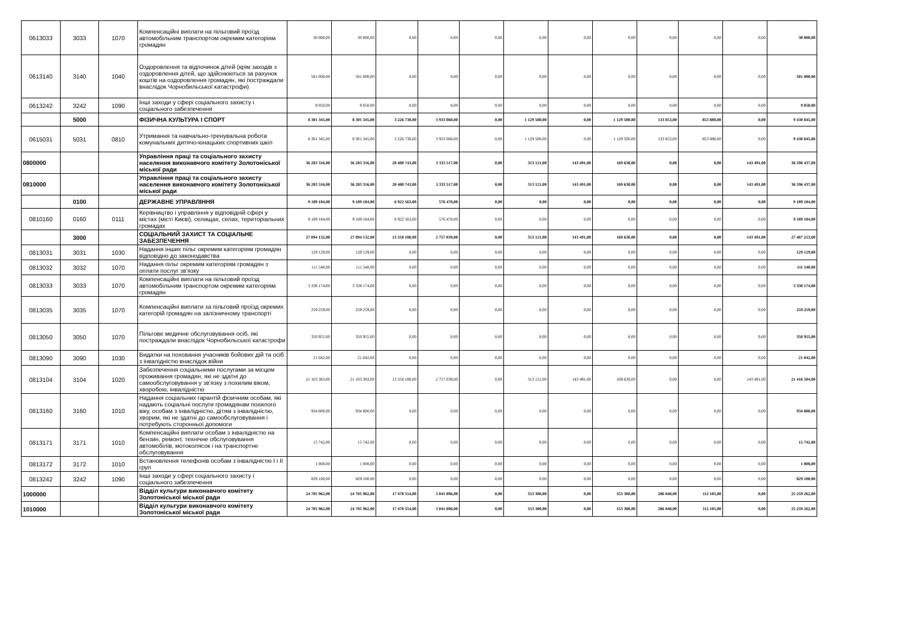| 0613033 | 3033 | 1070 | Компенсаційні виплати на пільговий проїзд автомобільним транспортом окремим категоріям громадян | 30 000,00 | 30 000,00 | 0,00 | 0,00 | 0,00 | 0,00 | 0,00 | 0,00 | 0,00 | 0,00 | 0,00 | 30 000,00 |
| 0613140 | 3140 | 1040 | Оздоровлення та відпочинок дітей (крім заходів з оздоровлення дітей, що здійснюються за рахунок коштів на оздоровлення громадян, які постраждали внаслідок Чорнобильської катастрофи) | 581 000,00 | 581 000,00 | 0,00 | 0,00 | 0,00 | 0,00 | 0,00 | 0,00 | 0,00 | 0,00 | 0,00 | 581 000,00 |
| 0613242 | 3242 | 1090 | Інші заходи у сфері соціального захисту і соціального забезпечення | 9 050,00 | 9 050,00 | 0,00 | 0,00 | 0,00 | 0,00 | 0,00 | 0,00 | 0,00 | 0,00 | 0,00 | 9 050,00 |
| | 5000 | | ФІЗИЧНА КУЛЬТУРА І СПОРТ | 8 301 345,00 | 8 301 345,00 | 3 226 730,00 | 3 933 060,00 | 0,00 | 1 129 500,00 | 0,00 | 1 129 500,00 | 133 853,00 | 853 880,00 | 0,00 | 9 430 845,00 |
| 0615031 | 5031 | 0810 | Утримання та навчально-тренувальна робота комунальних дитячо-юнацьких спортивних шкіл | 8 301 345,00 | 8 301 345,00 | 3 226 730,00 | 3 933 060,00 | 0,00 | 1 129 500,00 | 0,00 | 1 129 500,00 | 133 853,00 | 853 880,00 | 0,00 | 9 430 845,00 |
| 0800000 | | | Управління праці та соціального захисту населення виконавчого комітету Золотоніської міської ради | 36 283 316,00 | 36 283 316,00 | 20 480 743,00 | 3 333 517,00 | 0,00 | 313 121,00 | 143 491,00 | 169 630,00 | 0,00 | 0,00 | 143 491,00 | 36 596 437,00 |
| 0810000 | | | Управління праці та соціального захисту населення виконавчого комітету Золотоніської міської ради | 36 283 316,00 | 36 283 316,00 | 20 480 743,00 | 3 333 517,00 | 0,00 | 313 121,00 | 143 491,00 | 169 630,00 | 0,00 | 0,00 | 143 491,00 | 36 596 437,00 |
| | 0100 | | ДЕРЖАВНЕ УПРАВЛІННЯ | 9 189 184,00 | 9 189 184,00 | 6 922 563,00 | 576 478,00 | 0,00 | 0,00 | 0,00 | 0,00 | 0,00 | 0,00 | 0,00 | 9 189 184,00 |
| 0810160 | 0160 | 0111 | Керівництво і управління у відповідній сфері у містах (місті Києві), селищах, селах, територіальних громадах | 9 189 184,00 | 9 189 184,00 | 6 922 563,00 | 576 478,00 | 0,00 | 0,00 | 0,00 | 0,00 | 0,00 | 0,00 | 0,00 | 9 189 184,00 |
| | 3000 | | СОЦІАЛЬНИЙ ЗАХИСТ ТА СОЦІАЛЬНЕ ЗАБЕЗПЕЧЕННЯ | 27 094 132,00 | 27 094 132,00 | 13 558 180,00 | 2 757 039,00 | 0,00 | 313 121,00 | 143 491,00 | 169 630,00 | 0,00 | 0,00 | 143 491,00 | 27 407 253,00 |
| 0813031 | 3031 | 1030 | Надання інших пільг окремим категоріям громадян відповідно до законодавства | 129 129,00 | 129 129,00 | 0,00 | 0,00 | 0,00 | 0,00 | 0,00 | 0,00 | 0,00 | 0,00 | 0,00 | 129 129,00 |
| 0813032 | 3032 | 1070 | Надання пільг окремим категоріям громадян з оплати послуг зв'язку | 111 540,00 | 111 540,00 | 0,00 | 0,00 | 0,00 | 0,00 | 0,00 | 0,00 | 0,00 | 0,00 | 0,00 | 111 540,00 |
| 0813033 | 3033 | 1070 | Компенсаційні виплати на пільговий проїзд автомобільним транспортом окремим категоріям громадян | 3 338 174,00 | 3 338 174,00 | 0,00 | 0,00 | 0,00 | 0,00 | 0,00 | 0,00 | 0,00 | 0,00 | 0,00 | 3 338 174,00 |
| 0813035 | 3035 | 1070 | Компенсаційні виплати за пільговий проїзд окремих категорій громадян на залізничному транспорті | 259 259,00 | 259 259,00 | 0,00 | 0,00 | 0,00 | 0,00 | 0,00 | 0,00 | 0,00 | 0,00 | 0,00 | 259 259,00 |
| 0813050 | 3050 | 1070 | Пільгове медичне обслуговування осіб, які постраждали внаслідок Чорнобильської катастрофи | 350 955,00 | 350 955,00 | 0,00 | 0,00 | 0,00 | 0,00 | 0,00 | 0,00 | 0,00 | 0,00 | 0,00 | 350 955,00 |
| 0813090 | 3090 | 1030 | Видатки на поховання учасників бойових дій та осіб з інвалідністю внаслідок війни | 21 042,00 | 21 042,00 | 0,00 | 0,00 | 0,00 | 0,00 | 0,00 | 0,00 | 0,00 | 0,00 | 0,00 | 21 042,00 |
| 0813104 | 3104 | 1020 | Забезпечення соціальними послугами за місцем проживання громадян, які не здатні до самообслуговування у зв'язку з похилим віком, хворобою, інвалідністю | 21 103 383,00 | 21 103 383,00 | 13 558 180,00 | 2 757 039,00 | 0,00 | 313 121,00 | 143 491,00 | 169 630,00 | 0,00 | 0,00 | 143 491,00 | 21 416 504,00 |
| 0813160 | 3160 | 1010 | Надання соціальних гарантій фізичним особам, які надають соціальні послуги громадянам похилого віку, особам з інвалідністю, дітям з інвалідністю, хворим, які не здатні до самообслуговування і потребують сторонньої допомоги | 934 800,00 | 934 800,00 | 0,00 | 0,00 | 0,00 | 0,00 | 0,00 | 0,00 | 0,00 | 0,00 | 0,00 | 934 800,00 |
| 0813171 | 3171 | 1010 | Компенсаційні виплати особам з інвалідністю на бензин, ремонт, технічне обслуговування автомобілів, мотоколясок і на транспортне обслуговування | 15 742,00 | 15 742,00 | 0,00 | 0,00 | 0,00 | 0,00 | 0,00 | 0,00 | 0,00 | 0,00 | 0,00 | 15 742,00 |
| 0813172 | 3172 | 1010 | Встановлення телефонів особам з інвалідністю І і ІІ груп | 1 008,00 | 1 008,00 | 0,00 | 0,00 | 0,00 | 0,00 | 0,00 | 0,00 | 0,00 | 0,00 | 0,00 | 1 008,00 |
| 0813242 | 3242 | 1090 | Інші заходи у сфері соціального захисту і соціального забезпечення | 829 100,00 | 829 100,00 | 0,00 | 0,00 | 0,00 | 0,00 | 0,00 | 0,00 | 0,00 | 0,00 | 0,00 | 829 100,00 |
| 1000000 | | | Відділ культури виконавчого комітету Золотоніської міської ради | 24 705 962,00 | 24 705 962,00 | 17 478 554,00 | 3 041 896,00 | 0,00 | 553 300,00 | 0,00 | 553 300,00 | 286 848,00 | 112 105,00 | 0,00 | 25 259 262,00 |
| 1010000 | | | Відділ культури виконавчого комітету Золотоніської міської ради | 24 705 962,00 | 24 705 962,00 | 17 478 554,00 | 3 041 896,00 | 0,00 | 553 300,00 | 0,00 | 553 300,00 | 286 848,00 | 112 105,00 | 0,00 | 25 259 262,00 |